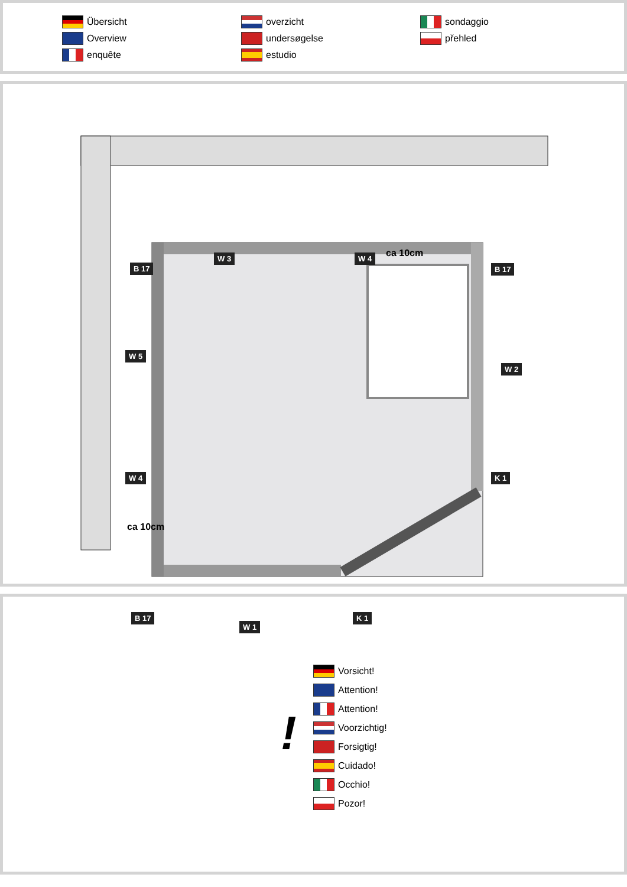Übersicht
Overview
enquête
overzicht
undersøgelse
estudio
sondaggio
přehled
B 17
W 3 W 4 ca 10cm
B 17
W 5
W 2
W 4 K 1
ca 10cm
B 17 K 1
W 1
!
Vorsicht!
Attention!
Attention!
Voorzichtig!
Forsigtig!
Cuidado!
Occhio!
Pozor!